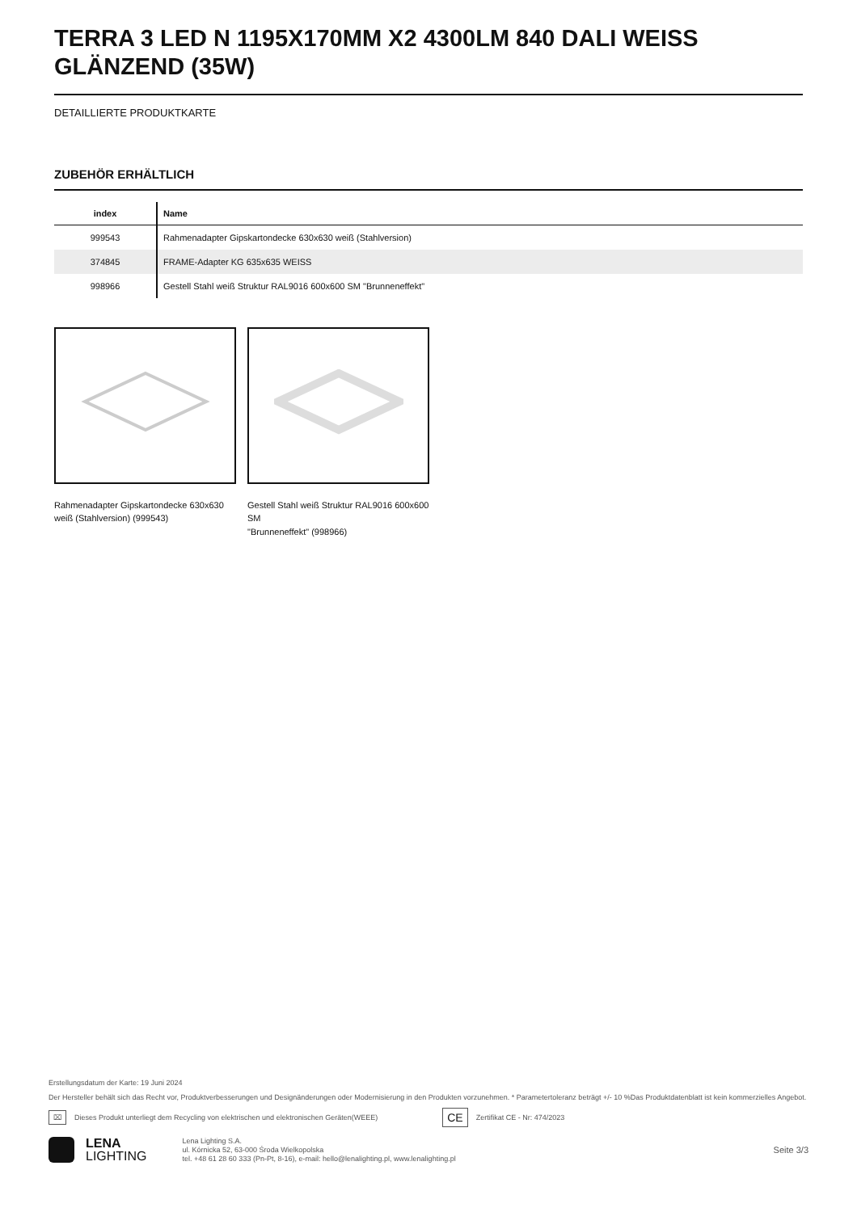TERRA 3 LED N 1195X170MM X2 4300LM 840 DALI WEISS GLÄNZEND (35W)
DETAILLIERTE PRODUKTKARTE
ZUBEHÖR ERHÄLTLICH
| index | Name |
| --- | --- |
| 999543 | Rahmenadapter Gipskartondecke 630x630 weiß (Stahlversion) |
| 374845 | FRAME-Adapter KG 635x635 WEISS |
| 998966 | Gestell Stahl weiß Struktur RAL9016 600x600 SM "Brunneneffekt" |
Rahmenadapter Gipskartondecke 630x630 weiß (Stahlversion) (999543)
Gestell Stahl weiß Struktur RAL9016 600x600 SM
"Brunneneffekt" (998966)
Erstellungsdatum der Karte: 19 Juni 2024
Der Hersteller behält sich das Recht vor, Produktverbesserungen und Designänderungen oder Modernisierung in den Produkten vorzunehmen. * Parametertoleranz beträgt +/- 10 %Das Produktdatenblatt ist kein kommerzielles Angebot.
⌧ Dieses Produkt unterliegt dem Recycling von elektrischen und elektronischen Geräten(WEEE) CE Zertifikat CE - Nr: 474/2023
LENA
LIGHTING
Lena Lighting S.A.
ul. Kórnicka 52, 63-000 Środa Wielkopolska
tel. +48 61 28 60 333 (Pn-Pt, 8-16), e-mail: hello@lenalighting.pl, www.lenalighting.pl
Seite 3/3